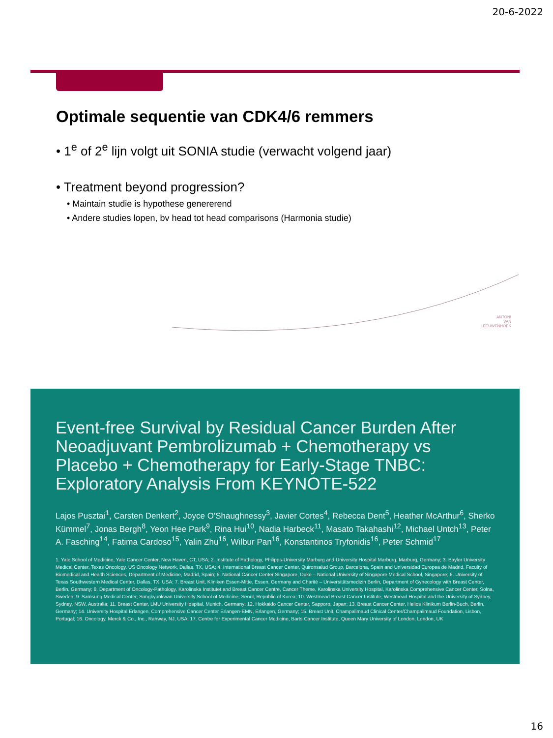20-6-2022
Optimale sequentie van CDK4/6 remmers
• 1<sup>e</sup> of 2<sup>e</sup> lijn volgt uit SONIA studie (verwacht volgend jaar)
• Treatment beyond progression?
• Maintain studie is hypothese genererend
• Andere studies lopen, bv head tot head comparisons (Harmonia studie)
ANTONI
VAN
LEEUWENHOEK
Event-free Survival by Residual Cancer Burden After Neoadjuvant Pembrolizumab + Chemotherapy vs Placebo + Chemotherapy for Early-Stage TNBC: Exploratory Analysis From KEYNOTE-522
Lajos Pusztai<sup>1</sup>, Carsten Denkert<sup>2</sup>, Joyce O'Shaughnessy<sup>3</sup>, Javier Cortes<sup>4</sup>, Rebecca Dent<sup>5</sup>, Heather McArthur<sup>6</sup>, Sherko Kümmel<sup>7</sup>, Jonas Bergh<sup>8</sup>, Yeon Hee Park<sup>9</sup>, Rina Hui<sup>10</sup>, Nadia Harbeck<sup>11</sup>, Masato Takahashi<sup>12</sup>, Michael Untch<sup>13</sup>, Peter A. Fasching<sup>14</sup>, Fatima Cardoso<sup>15</sup>, Yalin Zhu<sup>16</sup>, Wilbur Pan<sup>16</sup>, Konstantinos Tryfonidis<sup>16</sup>, Peter Schmid<sup>17</sup>
1. Yale School of Medicine, Yale Cancer Center, New Haven, CT, USA; 2. Institute of Pathology, Philipps-University Marburg and University Hospital Marburg, Marburg, Germany; 3. Baylor University Medical Center, Texas Oncology, US Oncology Network, Dallas, TX, USA; 4. International Breast Cancer Center, Quironsalud Group, Barcelona, Spain and Universidad Europea de Madrid, Faculty of Biomedical and Health Sciences, Department of Medicine, Madrid, Spain; 5. National Cancer Center Singapore, Duke – National University of Singapore Medical School, Singapore; 6. University of Texas Southwestern Medical Center, Dallas, TX, USA; 7. Breast Unit, Kliniken Essen-Mitte, Essen, Germany and Charité – Universitätsmedizin Berlin, Department of Gynecology with Breast Center, Berlin, Germany; 8. Department of Oncology-Pathology, Karolinska Institutet and Breast Cancer Centre, Cancer Theme, Karolinska University Hospital, Karolinska Comprehensive Cancer Center, Solna, Sweden; 9. Samsung Medical Center, Sungkyunkwan University School of Medicine, Seoul, Republic of Korea; 10. Westmead Breast Cancer Institute, Westmead Hospital and the University of Sydney, Sydney, NSW, Australia; 11. Breast Center, LMU University Hospital, Munich, Germany; 12. Hokkaido Cancer Center, Sapporo, Japan; 13. Breast Cancer Center, Helios Klinikum Berlin-Buch, Berlin, Germany; 14. University Hospital Erlangen, Comprehensive Cancer Center Erlangen-EMN, Erlangen, Germany; 15. Breast Unit, Champalimaud Clinical Center/Champalimaud Foundation, Lisbon, Portugal; 16. Oncology, Merck & Co., Inc., Rahway, NJ, USA; 17. Centre for Experimental Cancer Medicine, Barts Cancer Institute, Queen Mary University of London, London, UK
16